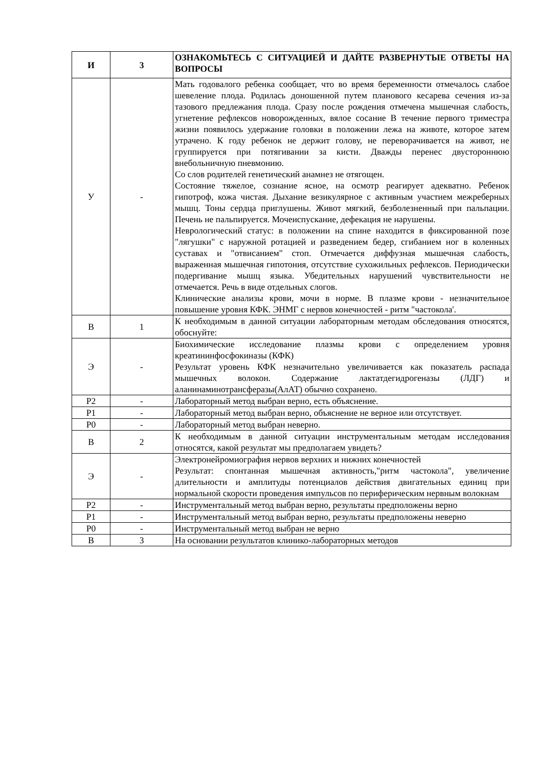| И | 3 | ОЗНАКОМЬТЕСЬ С СИТУАЦИЕЙ И ДАЙТЕ РАЗВЕРНУТЫЕ ОТВЕТЫ НА ВОПРОСЫ |
| У | - | Мать годовалого ребенка сообщает, что во время беременности отмечалось слабое шевеление плода. Родилась доношенной путем планового кесарева сечения из-за тазового предлежания плода. Сразу после рождения отмечена мышечная слабость, угнетение рефлексов новорожденных, вялое сосание В течение первого триместра жизни появилось удержание головки в положении лежа на животе, которое затем утрачено. К году ребенок не держит голову, не переворачивается на живот, не группируется при потягивании за кисти. Дважды перенес двустороннюю внебольничную пневмонию. Со слов родителей генетический анамнез не отягощен. Состояние тяжелое, сознание ясное, на осмотр реагирует адекватно. Ребенок гипотроф, кожа чистая. Дыхание везикулярное с активным участием межреберных мышц. Тоны сердца приглушены. Живот мягкий, безболезненный при пальпации. Печень не пальпируется. Мочеиспускание, дефекация не нарушены. Неврологический статус: в положении на спине находится в фиксированной позе "лягушки" с наружной ротацией и разведением бедер, сгибанием ног в коленных суставах и "отвисанием" стоп. Отмечается диффузная мышечная слабость, выраженная мышечная гипотония, отсутствие сухожильных рефлексов. Периодически подергивание мышц языка. Убедительных нарушений чувствительности не отмечается. Речь в виде отдельных слогов. Клинические анализы крови, мочи в норме. В плазме крови - незначительное повышение уровня КФК. ЭНМГ с нервов конечностей - ритм "частокола'. |
| В | 1 | К необходимым в данной ситуации лабораторным методам обследования относятся, обоснуйте: |
| Э | - | Биохимические исследование плазмы крови с определением уровня креатининфосфокиназы (КФК) Результат уровень КФК незначительно увеличивается как показатель распада мышечных волокон. Содержание лактатдегидрогеназы (ЛДГ) и аланинаминотрансферазы(АлАТ) обычно сохранено. |
| Р2 | - | Лабораторный метод выбран верно, есть объяснение. |
| Р1 | - | Лабораторный метод выбран верно, объяснение не верное или отсутствует. |
| Р0 | - | Лабораторный метод выбран неверно. |
| В | 2 | К необходимым в данной ситуации инструментальным методам исследования относятся, какой результат мы предполагаем увидеть? |
| Э | - | Электронейромиография нервов верхних и нижних конечностей Результат: спонтанная мышечная активность,"ритм частокола", увеличение длительности и амплитуды потенциалов действия двигательных единиц при нормальной скорости проведения импульсов по периферическим нервным волокнам |
| Р2 | - | Инструментальный метод выбран верно, результаты предположены верно |
| Р1 | - | Инструментальный метод выбран верно, результаты предположены неверно |
| Р0 | - | Инструментальный метод выбран не верно |
| В | 3 | На основании результатов клинико-лабораторных методов |